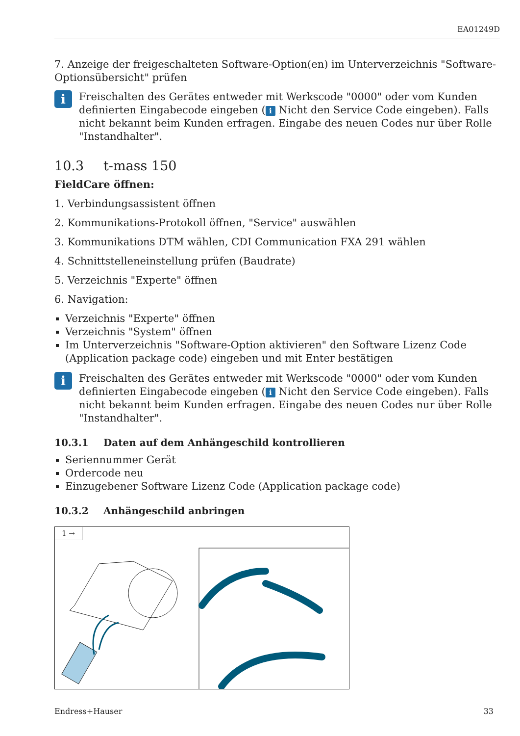EA01249D
7. Anzeige der freigeschalteten Software-Option(en) im Unterverzeichnis "Software-Optionsübersicht" prüfen
i
Freischalten des Gerätes entweder mit Werkscode "0000" oder vom Kunden definierten Eingabecode eingeben (i Nicht den Service Code eingeben). Falls nicht bekannt beim Kunden erfragen. Eingabe des neuen Codes nur über Rolle "Instandhalter".
10.3 t-mass 150
FieldCare öffnen:
1. Verbindungsassistent öffnen
2. Kommunikations-Protokoll öffnen, "Service" auswählen
3. Kommunikations DTM wählen, CDI Communication FXA 291 wählen
4. Schnittstelleneinstellung prüfen (Baudrate)
5. Verzeichnis "Experte" öffnen
6. Navigation:
Verzeichnis "Experte" öffnen
Verzeichnis "System" öffnen
Im Unterverzeichnis "Software-Option aktivieren" den Software Lizenz Code (Application package code) eingeben und mit Enter bestätigen
i
Freischalten des Gerätes entweder mit Werkscode "0000" oder vom Kunden definierten Eingabecode eingeben (i Nicht den Service Code eingeben). Falls nicht bekannt beim Kunden erfragen. Eingabe des neuen Codes nur über Rolle "Instandhalter".
10.3.1 Daten auf dem Anhängeschild kontrollieren
Seriennummer Gerät
Ordercode neu
Einzugebener Software Lizenz Code (Application package code)
10.3.2 Anhängeschild anbringen
1 →
Endress+Hauser 33